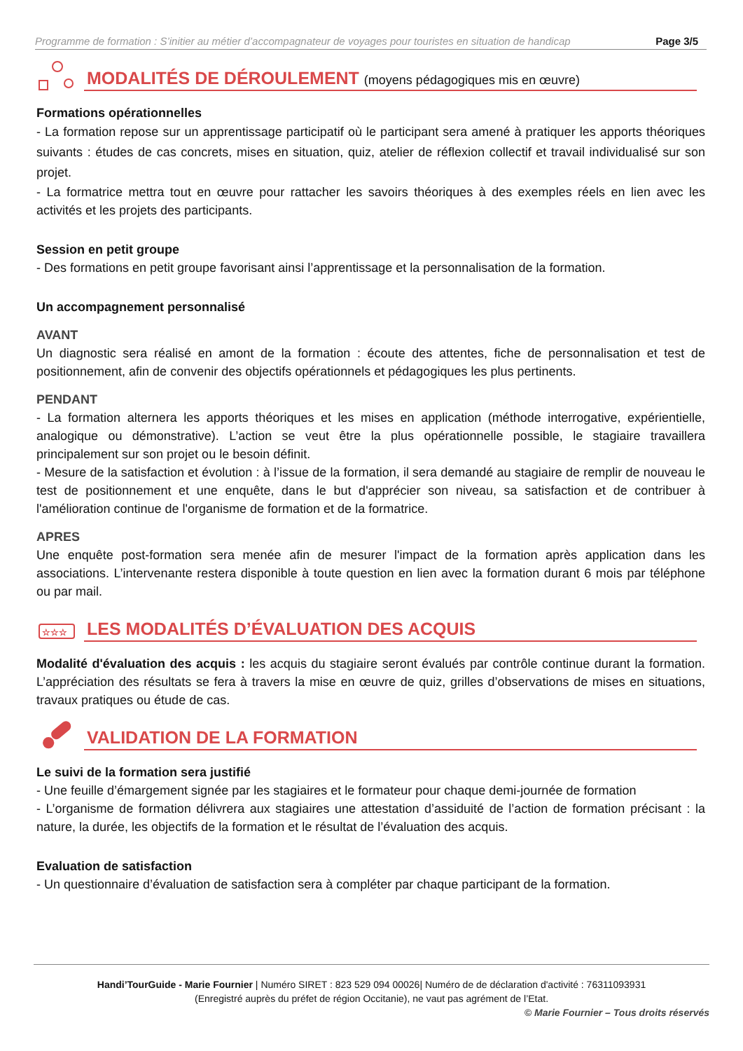Programme de formation : S’initier au métier d’accompagnateur de voyages pour touristes en situation de handicap Page 3/5
MODALITÉS DE DÉROULEMENT (moyens pédagogiques mis en œuvre)
Formations opérationnelles
- La formation repose sur un apprentissage participatif où le participant sera amené à pratiquer les apports théoriques suivants : études de cas concrets, mises en situation, quiz, atelier de réflexion collectif et travail individualisé sur son projet.
- La formatrice mettra tout en œuvre pour rattacher les savoirs théoriques à des exemples réels en lien avec les activités et les projets des participants.
Session en petit groupe
- Des formations en petit groupe favorisant ainsi l’apprentissage et la personnalisation de la formation.
Un accompagnement personnalisé
AVANT
Un diagnostic sera réalisé en amont de la formation : écoute des attentes, fiche de personnalisation et test de positionnement, afin de convenir des objectifs opérationnels et pédagogiques les plus pertinents.
PENDANT
- La formation alternera les apports théoriques et les mises en application (méthode interrogative, expérientielle, analogique ou démonstrative). L’action se veut être la plus opérationnelle possible, le stagiaire travaillera principalement sur son projet ou le besoin définit.
- Mesure de la satisfaction et évolution : à l’issue de la formation, il sera demandé au stagiaire de remplir de nouveau le test de positionnement et une enquête, dans le but d'apprécier son niveau, sa satisfaction et de contribuer à l'amélioration continue de l'organisme de formation et de la formatrice.
APRES
Une enquête post-formation sera menée afin de mesurer l'impact de la formation après application dans les associations. L’intervenante restera disponible à toute question en lien avec la formation durant 6 mois par téléphone ou par mail.
☆☆☆
LES MODALITÉS D’ÉVALUATION DES ACQUIS
Modalité d'évaluation des acquis : les acquis du stagiaire seront évalués par contrôle continue durant la formation. L’appréciation des résultats se fera à travers la mise en œuvre de quiz, grilles d’observations de mises en situations, travaux pratiques ou étude de cas.
VALIDATION DE LA FORMATION
Le suivi de la formation sera justifié
- Une feuille d’émargement signée par les stagiaires et le formateur pour chaque demi-journée de formation
- L’organisme de formation délivrera aux stagiaires une attestation d’assiduité de l’action de formation précisant : la nature, la durée, les objectifs de la formation et le résultat de l’évaluation des acquis.
Evaluation de satisfaction
- Un questionnaire d’évaluation de satisfaction sera à compléter par chaque participant de la formation.
Handi’TourGuide - Marie Fournier | Numéro SIRET : 823 529 094 00026| Numéro de de déclaration d'activité : 76311093931
(Enregistré auprès du préfet de région Occitanie), ne vaut pas agrément de l’Etat.
© Marie Fournier – Tous droits réservés